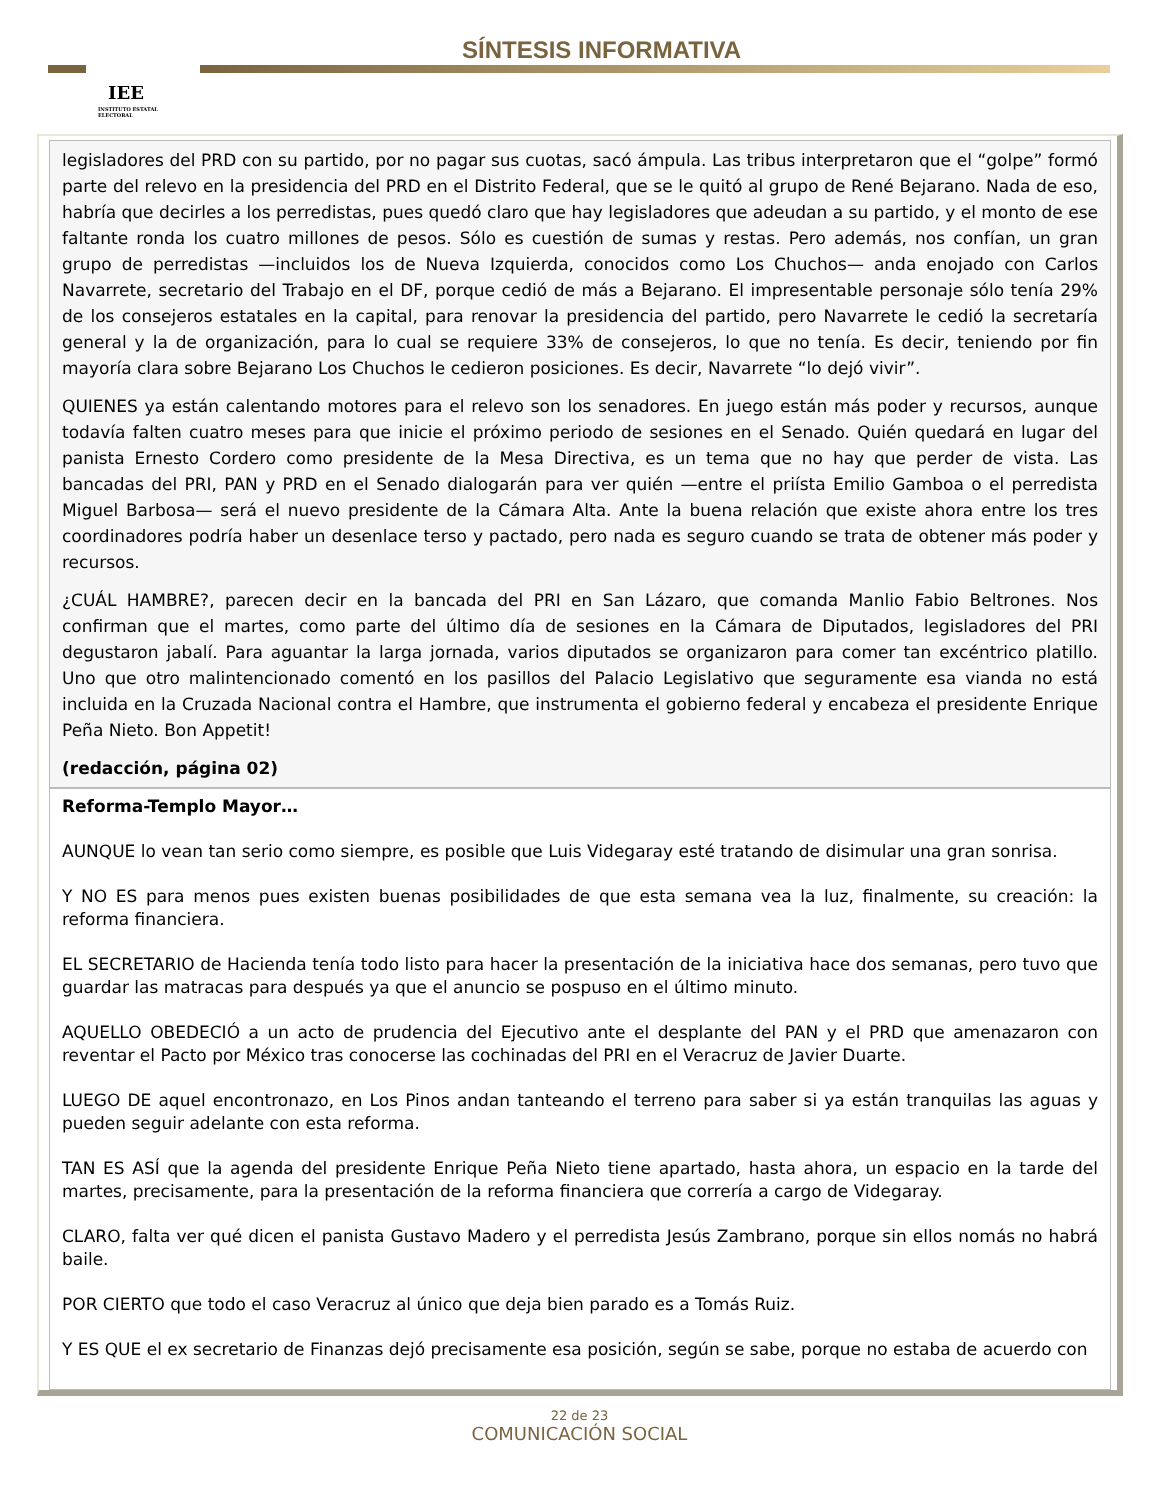IEE
INSTITUTO ESTATAL ELECTORAL
SÍNTESIS INFORMATIVA
legisladores del PRD con su partido, por no pagar sus cuotas, sacó ámpula. Las tribus interpretaron que el “golpe” formó parte del relevo en la presidencia del PRD en el Distrito Federal, que se le quitó al grupo de René Bejarano. Nada de eso, habría que decirles a los perredistas, pues quedó claro que hay legisladores que adeudan a su partido, y el monto de ese faltante ronda los cuatro millones de pesos. Sólo es cuestión de sumas y restas. Pero además, nos confían, un gran grupo de perredistas —incluidos los de Nueva Izquierda, conocidos como Los Chuchos— anda enojado con Carlos Navarrete, secretario del Trabajo en el DF, porque cedió de más a Bejarano. El impresentable personaje sólo tenía 29% de los consejeros estatales en la capital, para renovar la presidencia del partido, pero Navarrete le cedió la secretaría general y la de organización, para lo cual se requiere 33% de consejeros, lo que no tenía. Es decir, teniendo por fin mayoría clara sobre Bejarano Los Chuchos le cedieron posiciones. Es decir, Navarrete “lo dejó vivir”.
QUIENES ya están calentando motores para el relevo son los senadores. En juego están más poder y recursos, aunque todavía falten cuatro meses para que inicie el próximo periodo de sesiones en el Senado. Quién quedará en lugar del panista Ernesto Cordero como presidente de la Mesa Directiva, es un tema que no hay que perder de vista. Las bancadas del PRI, PAN y PRD en el Senado dialogarán para ver quién —entre el priísta Emilio Gamboa o el perredista Miguel Barbosa— será el nuevo presidente de la Cámara Alta. Ante la buena relación que existe ahora entre los tres coordinadores podría haber un desenlace terso y pactado, pero nada es seguro cuando se trata de obtener más poder y recursos.
¿CUÁL HAMBRE?, parecen decir en la bancada del PRI en San Lázaro, que comanda Manlio Fabio Beltrones. Nos confirman que el martes, como parte del último día de sesiones en la Cámara de Diputados, legisladores del PRI degustaron jabalí. Para aguantar la larga jornada, varios diputados se organizaron para comer tan excéntrico platillo. Uno que otro malintencionado comentó en los pasillos del Palacio Legislativo que seguramente esa vianda no está incluida en la Cruzada Nacional contra el Hambre, que instrumenta el gobierno federal y encabeza el presidente Enrique Peña Nieto. Bon Appetit!
(redacción, página 02)
Reforma-Templo Mayor…
AUNQUE lo vean tan serio como siempre, es posible que Luis Videgaray esté tratando de disimular una gran sonrisa.
Y NO ES para menos pues existen buenas posibilidades de que esta semana vea la luz, finalmente, su creación: la reforma financiera.
EL SECRETARIO de Hacienda tenía todo listo para hacer la presentación de la iniciativa hace dos semanas, pero tuvo que guardar las matracas para después ya que el anuncio se pospuso en el último minuto.
AQUELLO OBEDECIÓ a un acto de prudencia del Ejecutivo ante el desplante del PAN y el PRD que amenazaron con reventar el Pacto por México tras conocerse las cochinadas del PRI en el Veracruz de Javier Duarte.
LUEGO DE aquel encontronazo, en Los Pinos andan tanteando el terreno para saber si ya están tranquilas las aguas y pueden seguir adelante con esta reforma.
TAN ES ASÍ que la agenda del presidente Enrique Peña Nieto tiene apartado, hasta ahora, un espacio en la tarde del martes, precisamente, para la presentación de la reforma financiera que correría a cargo de Videgaray.
CLARO, falta ver qué dicen el panista Gustavo Madero y el perredista Jesús Zambrano, porque sin ellos nomás no habrá baile.
POR CIERTO que todo el caso Veracruz al único que deja bien parado es a Tomás Ruiz.
Y ES QUE el ex secretario de Finanzas dejó precisamente esa posición, según se sabe, porque no estaba de acuerdo con
22 de 23
COMUNICACIÓN SOCIAL